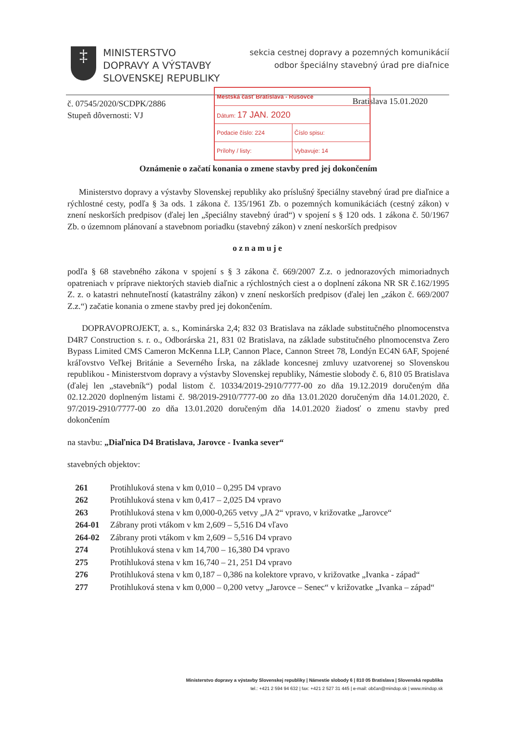‡
MINISTERSTVO
DOPRAVY A VÝSTAVBY
SLOVENSKEJ REPUBLIKY
sekcia cestnej dopravy a pozemných komunikácií
odbor špeciálny stavebný úrad pre diaľnice
č. 07545/2020/SCDPK/2886
Stupeň dôvernosti: VJ
Bratislava 15.01.2020
| Mestská časť Bratislava - Rusovce | |
| Dátum: 17 JAN. 2020 | |
| Podacie číslo: 224 | Číslo spisu: |
| Prílohy / listy: | Vybavuje: 14 |
Oznámenie o začatí konania o zmene stavby pred jej dokončením
Ministerstvo dopravy a výstavby Slovenskej republiky ako príslušný špeciálny stavebný úrad pre diaľnice a rýchlostné cesty, podľa § 3a ods. 1 zákona č. 135/1961 Zb. o pozemných komunikáciách (cestný zákon) v znení neskorších predpisov (ďalej len „špeciálny stavebný úrad“) v spojení s § 120 ods. 1 zákona č. 50/1967 Zb. o územnom plánovaní a stavebnom poriadku (stavebný zákon) v znení neskorších predpisov
oznamuje
podľa § 68 stavebného zákona v spojení s § 3 zákona č. 669/2007 Z.z. o jednorazových mimoriadnych opatreniach v príprave niektorých stavieb diaľnic a rýchlostných ciest a o doplnení zákona NR SR č.162/1995 Z. z. o katastri nehnuteľností (katastrálny zákon) v znení neskorších predpisov (ďalej len „zákon č. 669/2007 Z.z.“) začatie konania o zmene stavby pred jej dokončením.
DOPRAVOPROJEKT, a. s., Kominárska 2,4; 832 03 Bratislava na základe substitučného plnomocenstva D4R7 Construction s. r. o., Odborárska 21, 831 02 Bratislava, na základe substitučného plnomocenstva Zero Bypass Limited CMS Cameron McKenna LLP, Cannon Place, Cannon Street 78, Londýn EC4N 6AF, Spojené kráľovstvo Veľkej Británie a Severného Írska, na základe koncesnej zmluvy uzatvorenej so Slovenskou republikou - Ministerstvom dopravy a výstavby Slovenskej republiky, Námestie slobody č. 6, 810 05 Bratislava (ďalej len „stavebník“) podal listom č. 10334/2019-2910/7777-00 zo dňa 19.12.2019 doručeným dňa 02.12.2020 doplneným listami č. 98/2019-2910/7777-00 zo dňa 13.01.2020 doručeným dňa 14.01.2020, č. 97/2019-2910/7777-00 zo dňa 13.01.2020 doručeným dňa 14.01.2020 žiadosť o zmenu stavby pred dokončením
na stavbu: „Diaľnica D4 Bratislava, Jarovce - Ivanka sever“
stavebných objektov:
| 261 | Protihluková stena v km 0,010 – 0,295 D4 vpravo |
| 262 | Protihluková stena v km 0,417 – 2,025 D4 vpravo |
| 263 | Protihluková stena v km 0,000-0,265 vetvy „JA 2“ vpravo, v križovatke „Jarovce“ |
| 264-01 | Zábrany proti vtákom v km 2,609 – 5,516 D4 vľavo |
| 264-02 | Zábrany proti vtákom v km 2,609 – 5,516 D4 vpravo |
| 274 | Protihluková stena v km 14,700 – 16,380 D4 vpravo |
| 275 | Protihluková stena v km 16,740 – 21, 251 D4 vpravo |
| 276 | Protihluková stena v km 0,187 – 0,386 na kolektore vpravo, v križovatke „Ivanka - západ“ |
| 277 | Protihluková stena v km 0,000 – 0,200 vetvy „Jarovce – Senec“ v križovatke „Ivanka – západ“ |
Ministerstvo dopravy a výstavby Slovenskej republiky | Námestie slobody 6 | 810 05 Bratislava | Slovenská republika
tel.: +421 2 594 94 632 | fax: +421 2 527 31 445 | e-mail: občan@mindop.sk | www.mindop.sk